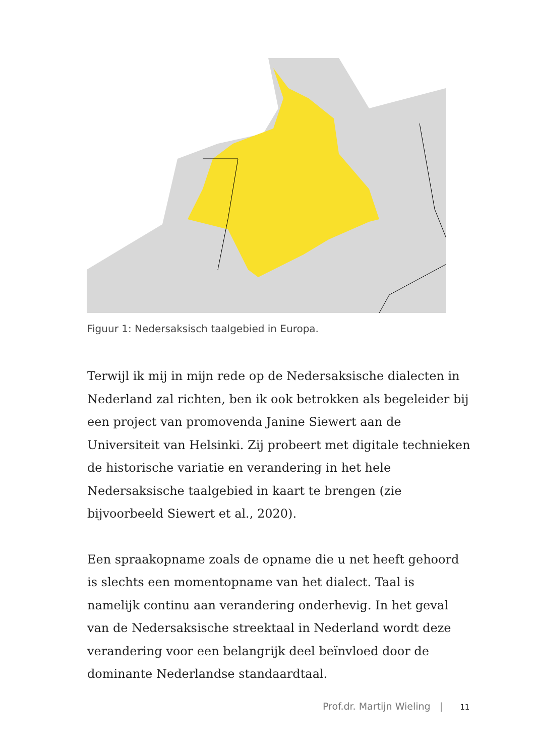Figuur 1: Nedersaksisch taalgebied in Europa.
Terwijl ik mij in mijn rede op de Nedersaksische dialecten in Nederland zal richten, ben ik ook betrokken als begeleider bij een project van promovenda Janine Siewert aan de Universiteit van Helsinki. Zij probeert met digitale technieken de histori­sche variatie en verandering in het hele Nedersaksische taalge­bied in kaart te brengen (zie bijvoorbeeld Siewert et al., 2020).
Een spraakopname zoals de opname die u net heeft gehoord is slechts een momentopname van het dialect. Taal is namelijk continu aan verandering onderhevig. In het geval van de Neder­saksische streektaal in Nederland wordt deze verandering voor een belangrijk deel beïnvloed door de dominante Nederlandse standaardtaal.
Prof.dr. Martijn Wieling | 11